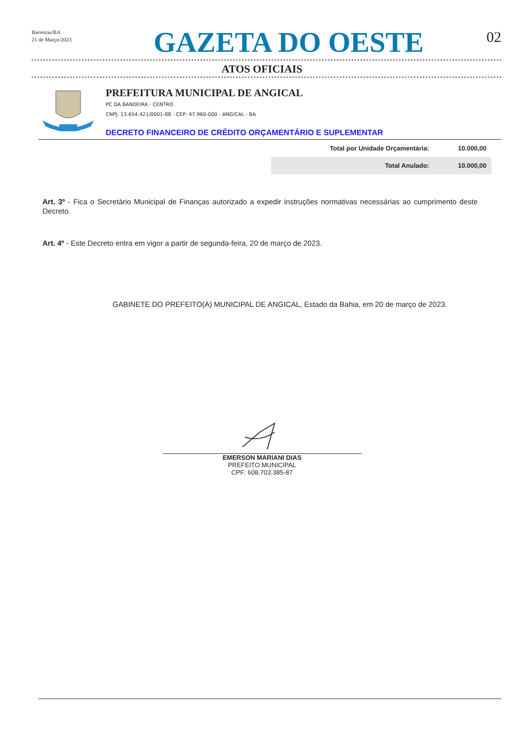Barreiras/BA
21 de Março/2023
GAZETA DO OESTE
02
ATOS OFICIAIS
PREFEITURA MUNICIPAL DE ANGICAL
PC DA BANDEIRA - CENTRO
CNPJ: 13.654.421/0001-88 - CEP: 47.960-000 - ANGICAL - BA
DECRETO FINANCEIRO DE CRÉDITO ORÇAMENTÁRIO E SUPLEMENTAR
| Total por Unidade Orçamentária: | 10.000,00 |
| Total Anulado: | 10.000,00 |
Art. 3º - Fica o Secretário Municipal de Finanças autorizado a expedir instruções normativas necessárias ao cumprimento deste Decreto.
Art. 4º - Este Decreto entra em vigor a partir de segunda-feira, 20 de março de 2023.
GABINETE DO PREFEITO(A) MUNICIPAL DE ANGICAL, Estado da Bahia, em 20 de março de 2023.
EMERSON MARIANI DIAS
PREFEITO MUNICIPAL
CPF: 608.703.385-87